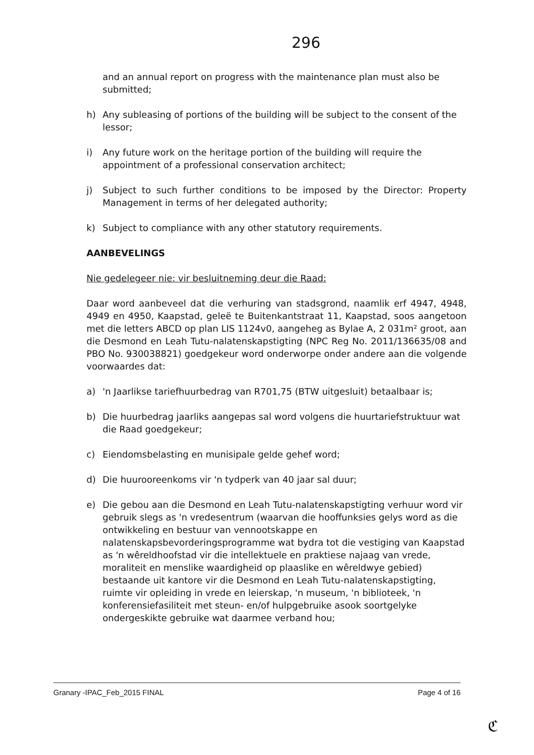296
and an annual report on progress with the maintenance plan must also be submitted;
h) Any subleasing of portions of the building will be subject to the consent of the lessor;
i) Any future work on the heritage portion of the building will require the appointment of a professional conservation architect;
j) Subject to such further conditions to be imposed by the Director: Property Management in terms of her delegated authority;
k) Subject to compliance with any other statutory requirements.
AANBEVELINGS
Nie gedelegeer nie: vir besluitneming deur die Raad:
Daar word aanbeveel dat die verhuring van stadsgrond, naamlik erf 4947, 4948, 4949 en 4950, Kaapstad, geleë te Buitenkantstraat 11, Kaapstad, soos aangetoon met die letters ABCD op plan LIS 1124v0, aangeheg as Bylae A, 2 031m² groot, aan die Desmond en Leah Tutu-nalatenskapstigting (NPC Reg No. 2011/136635/08 and PBO No. 930038821) goedgekeur word onderworpe onder andere aan die volgende voorwaardes dat:
a) 'n Jaarlikse tariefhuurbedrag van R701,75 (BTW uitgesluit) betaalbaar is;
b) Die huurbedrag jaarliks aangepas sal word volgens die huurtariefstruktuur wat die Raad goedgekeur;
c) Eiendomsbelasting en munisipale gelde gehef word;
d) Die huurooreenkoms vir 'n tydperk van 40 jaar sal duur;
e) Die gebou aan die Desmond en Leah Tutu-nalatenskapstigting verhuur word vir gebruik slegs as 'n vredesentrum (waarvan die hooffunksies gelys word as die ontwikkeling en bestuur van vennootskappe en nalatenskapsbevorderingsprogramme wat bydra tot die vestiging van Kaapstad as 'n wêreldhoofstad vir die intellektuele en praktiese najaag van vrede, moraliteit en menslike waardigheid op plaaslike en wêreldwye gebied) bestaande uit kantore vir die Desmond en Leah Tutu-nalatenskapstigting, ruimte vir opleiding in vrede en leierskap, 'n museum, 'n biblioteek, 'n konferensiefasiliteit met steun- en/of hulpgebruike asook soortgelyke ondergeskikte gebruike wat daarmee verband hou;
Granary -IPAC_Feb_2015 FINAL Page 4 of 16
ℭ